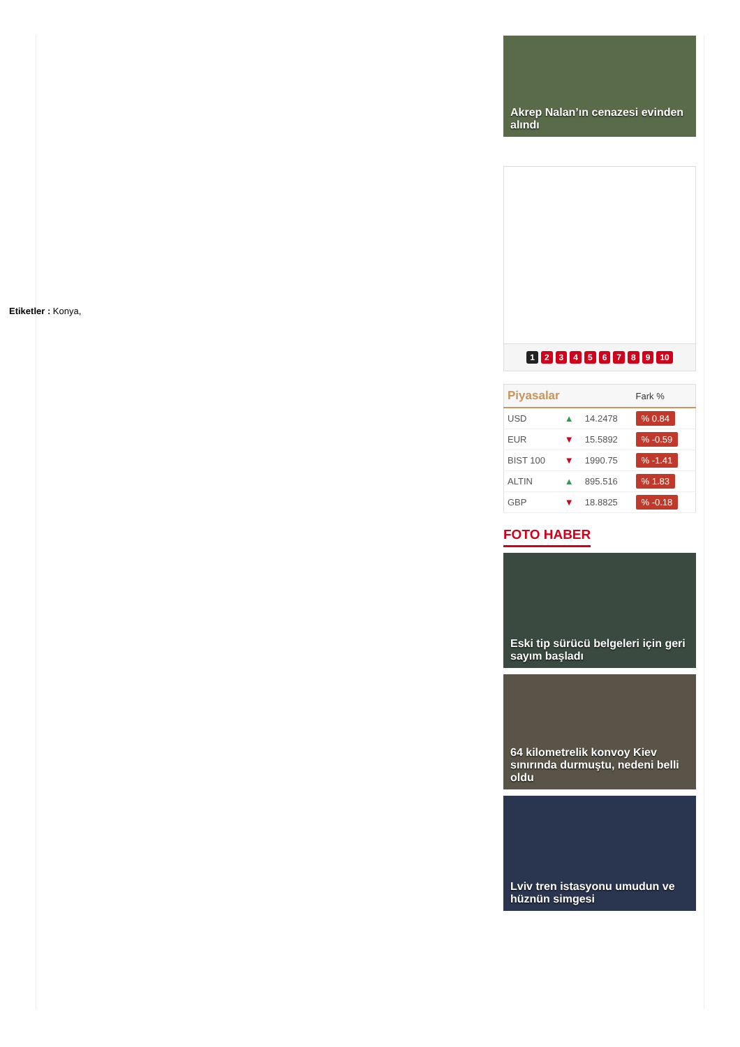Etiketler : Konya,
Akrep Nalan’ın cenazesi evinden alındı
123456789 10
| Piyasalar | | | Fark % |
| --- | --- | --- | --- |
| USD | ▲ | 14.2478 | % 0.84 |
| EUR | ▼ | 15.5892 | % -0.59 |
| BIST 100 | ▼ | 1990.75 | % -1.41 |
| ALTIN | ▲ | 895.516 | % 1.83 |
| GBP | ▼ | 18.8825 | % -0.18 |
FOTO HABER
Eski tip sürücü belgeleri için geri sayım başladı
64 kilometrelik konvoy Kiev sınırında durmuştu, nedeni belli oldu
Lviv tren istasyonu umudun ve hüznün simgesi